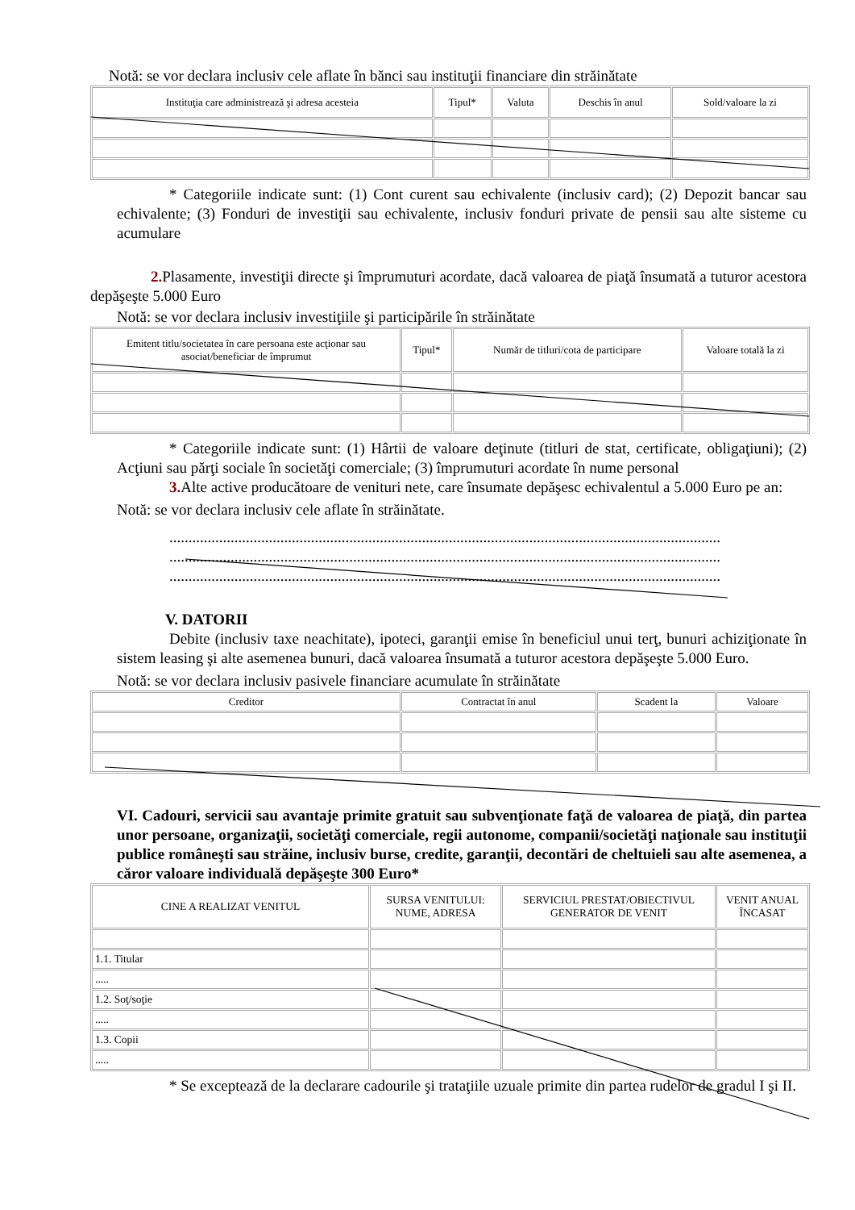Notă: se vor declara inclusiv cele aflate în bănci sau instituţii financiare din străinătate
| Instituţia care administrează şi adresa acesteia | Tipul* | Valuta | Deschis în anul | Sold/valoare la zi |
| --- | --- | --- | --- | --- |
* Categoriile indicate sunt: (1) Cont curent sau echivalente (inclusiv card); (2) Depozit bancar sau echivalente; (3) Fonduri de investiţii sau echivalente, inclusiv fonduri private de pensii sau alte sisteme cu acumulare
2. Plasamente, investiţii directe şi împrumuturi acordate, dacă valoarea de piaţă însumată a tuturor acestora depăşeşte 5.000 Euro
Notă: se vor declara inclusiv investiţiile şi participările în străinătate
| Emitent titlu/societatea în care persoana este acţionar sau asociat/beneficiar de împrumut | Tipul* | Număr de titluri/cota de participare | Valoare totală la zi |
| --- | --- | --- | --- |
* Categoriile indicate sunt: (1) Hârtii de valoare deţinute (titluri de stat, certificate, obligaţiuni); (2) Acţiuni sau părţi sociale în societăţi comerciale; (3) împrumuturi acordate în nume personal
3. Alte active producătoare de venituri nete, care însumate depăşesc echivalentul a 5.000 Euro pe an:
Notă: se vor declara inclusiv cele aflate în străinătate.
................................................................................................................................................
................................................................................................................................................
................................................................................................................................................
V. DATORII
Debite (inclusiv taxe neachitate), ipoteci, garanţii emise în beneficiul unui terţ, bunuri achiziţionate în sistem leasing şi alte asemenea bunuri, dacă valoarea însumată a tuturor acestora depăşeşte 5.000 Euro.
Notă: se vor declara inclusiv pasivele financiare acumulate în străinătate
| Creditor | Contractat în anul | Scadent la | Valoare |
| --- | --- | --- | --- |
VI. Cadouri, servicii sau avantaje primite gratuit sau subvenţionate faţă de valoarea de piaţă, din partea unor persoane, organizaţii, societăţi comerciale, regii autonome, companii/societăţi naţionale sau instituţii publice româneşti sau străine, inclusiv burse, credite, garanţii, decontări de cheltuieli sau alte asemenea, a căror valoare individuală depăşeşte 300 Euro*
| CINE A REALIZAT VENITUL | SURSA VENITULUI: NUME, ADRESA | SERVICIUL PRESTAT/OBIECTIVUL GENERATOR DE VENIT | VENIT ANUAL ÎNCASAT |
| --- | --- | --- | --- |
| 1.1. Titular | | | |
| ..... | | | |
| 1.2. Soţ/soţie | | | |
| ..... | | | |
| 1.3. Copii | | | |
| ..... | | | |
* Se exceptează de la declarare cadourile şi trataţiile uzuale primite din partea rudelor de gradul I şi II.